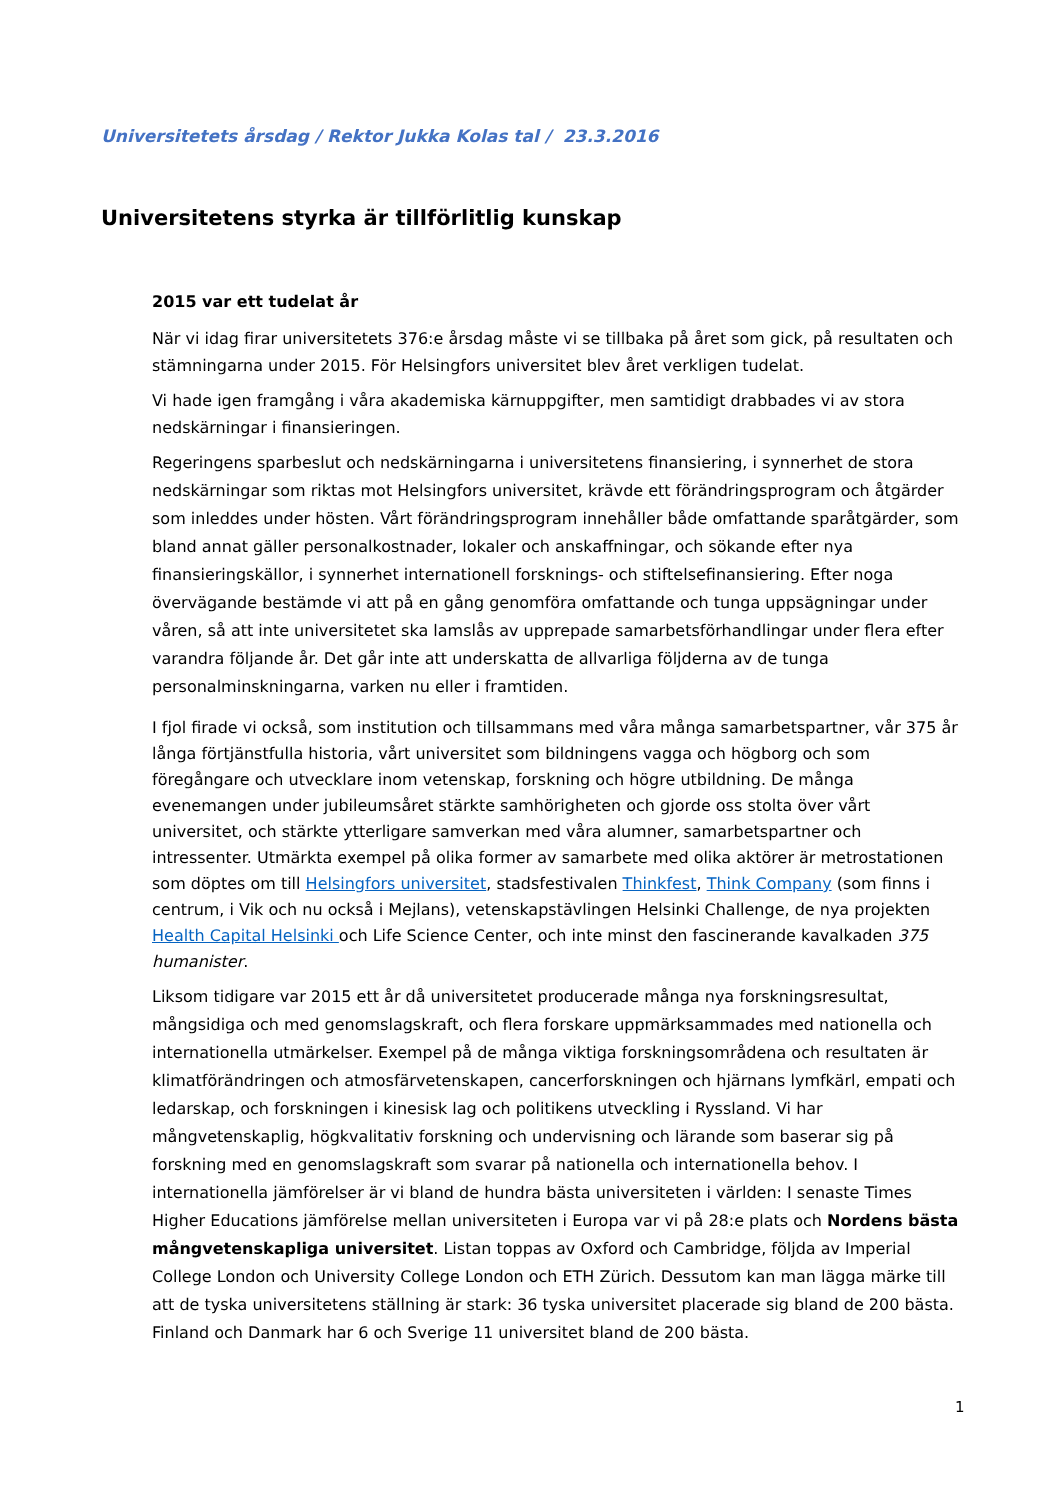Universitetets årsdag / Rektor Jukka Kolas tal / 23.3.2016
Universitetens styrka är tillförlitlig kunskap
2015 var ett tudelat år
När vi idag firar universitetets 376:e årsdag måste vi se tillbaka på året som gick, på resultaten och stämningarna under 2015. För Helsingfors universitet blev året verkligen tudelat.
Vi hade igen framgång i våra akademiska kärnuppgifter, men samtidigt drabbades vi av stora nedskärningar i finansieringen.
Regeringens sparbeslut och nedskärningarna i universitetens finansiering, i synnerhet de stora nedskärningar som riktas mot Helsingfors universitet, krävde ett förändringsprogram och åtgärder som inleddes under hösten. Vårt förändringsprogram innehåller både omfattande sparåtgärder, som bland annat gäller personalkostnader, lokaler och anskaffningar, och sökande efter nya finansieringskällor, i synnerhet internationell forsknings- och stiftelsefinansiering. Efter noga övervägande bestämde vi att på en gång genomföra omfattande och tunga uppsägningar under våren, så att inte universitetet ska lamslås av upprepade samarbetsförhandlingar under flera efter varandra följande år. Det går inte att underskatta de allvarliga följderna av de tunga personalminskningarna, varken nu eller i framtiden.
I fjol firade vi också, som institution och tillsammans med våra många samarbetspartner, vår 375 år långa förtjänstfulla historia, vårt universitet som bildningens vagga och högborg och som föregångare och utvecklare inom vetenskap, forskning och högre utbildning. De många evenemangen under jubileumsåret stärkte samhörigheten och gjorde oss stolta över vårt universitet, och stärkte ytterligare samverkan med våra alumner, samarbetspartner och intressenter. Utmärkta exempel på olika former av samarbete med olika aktörer är metrostationen som döptes om till Helsingfors universitet, stadsfestivalen Thinkfest, Think Company (som finns i centrum, i Vik och nu också i Mejlans), vetenskapstävlingen Helsinki Challenge, de nya projekten Health Capital Helsinki och Life Science Center, och inte minst den fascinerande kavalkaden 375 humanister.
Liksom tidigare var 2015 ett år då universitetet producerade många nya forskningsresultat, mångsidiga och med genomslagskraft, och flera forskare uppmärksammades med nationella och internationella utmärkelser. Exempel på de många viktiga forskningsområdena och resultaten är klimatförändringen och atmosfärvetenskapen, cancerforskningen och hjärnans lymfkärl, empati och ledarskap, och forskningen i kinesisk lag och politikens utveckling i Ryssland. Vi har mångvetenskaplig, högkvalitativ forskning och undervisning och lärande som baserar sig på forskning med en genomslagskraft som svarar på nationella och internationella behov. I internationella jämförelser är vi bland de hundra bästa universiteten i världen: I senaste Times Higher Educations jämförelse mellan universiteten i Europa var vi på 28:e plats och Nordens bästa mångvetenskapliga universitet. Listan toppas av Oxford och Cambridge, följda av Imperial College London och University College London och ETH Zürich. Dessutom kan man lägga märke till att de tyska universitetens ställning är stark: 36 tyska universitet placerade sig bland de 200 bästa. Finland och Danmark har 6 och Sverige 11 universitet bland de 200 bästa.
1